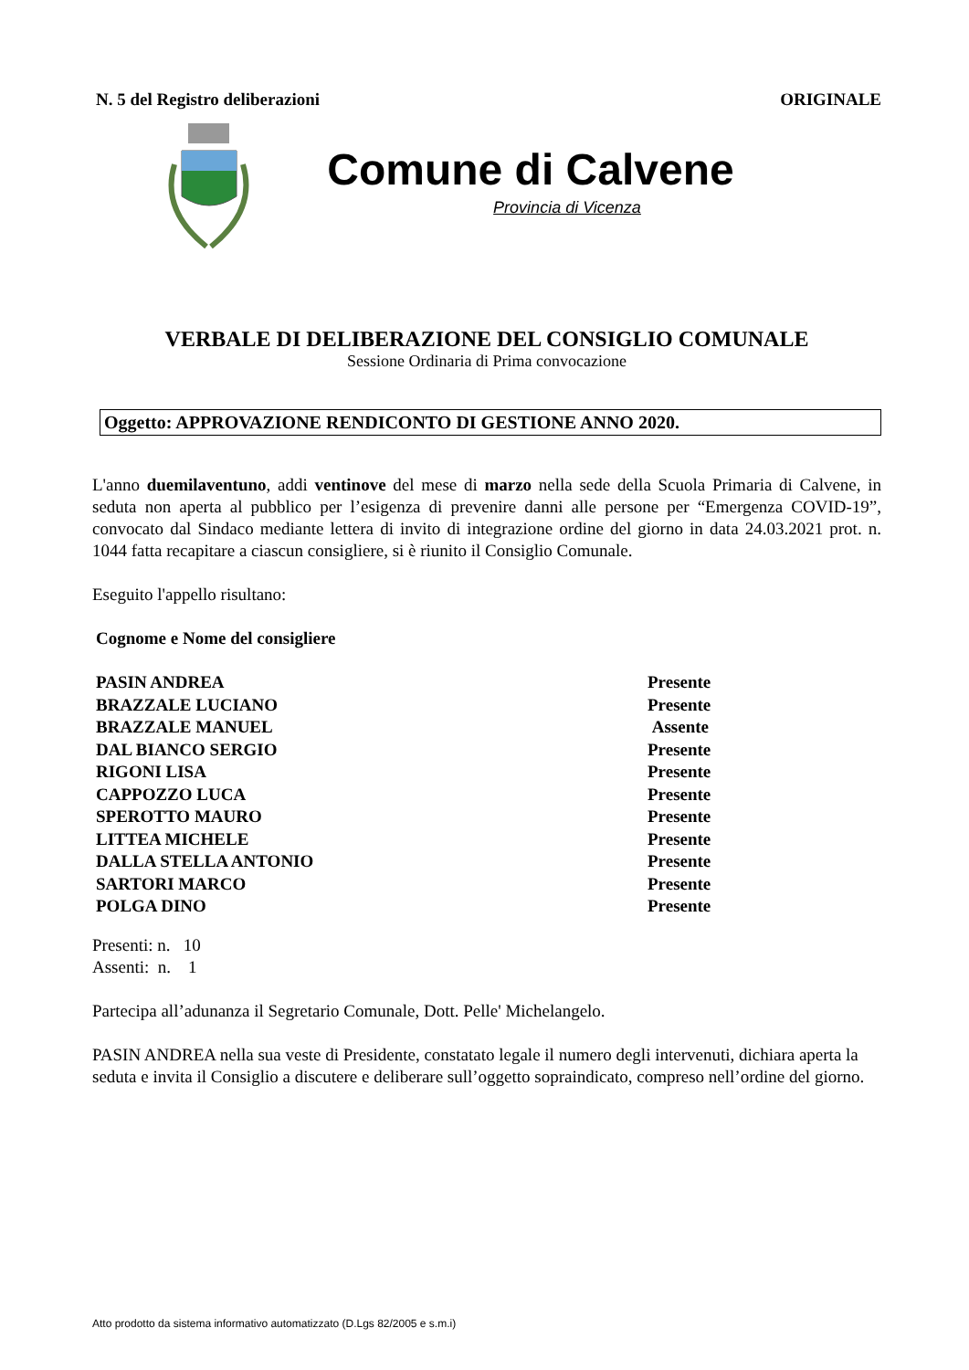N. 5 del Registro deliberazioni ORIGINALE
Comune di Calvene
Provincia di Vicenza
VERBALE DI DELIBERAZIONE DEL CONSIGLIO COMUNALE
Sessione Ordinaria di Prima convocazione
Oggetto: APPROVAZIONE RENDICONTO DI GESTIONE ANNO 2020.
L'anno duemilaventuno, addi ventinove del mese di marzo nella sede della Scuola Primaria di Calvene, in seduta non aperta al pubblico per l’esigenza di prevenire danni alle persone per “Emergenza COVID-19”, convocato dal Sindaco mediante lettera di invito di integrazione ordine del giorno in data 24.03.2021 prot. n. 1044 fatta recapitare a ciascun consigliere, si è riunito il Consiglio Comunale.
Eseguito l'appello risultano:
Cognome e Nome del consigliere
| PASIN ANDREA | Presente |
| BRAZZALE LUCIANO | Presente |
| BRAZZALE MANUEL | Assente |
| DAL BIANCO SERGIO | Presente |
| RIGONI LISA | Presente |
| CAPPOZZO LUCA | Presente |
| SPEROTTO MAURO | Presente |
| LITTEA MICHELE | Presente |
| DALLA STELLA ANTONIO | Presente |
| SARTORI MARCO | Presente |
| POLGA DINO | Presente |
Presenti: n. 10
Assenti: n. 1
Partecipa all’adunanza il Segretario Comunale, Dott. Pelle' Michelangelo.
PASIN ANDREA nella sua veste di Presidente, constatato legale il numero degli intervenuti, dichiara aperta la seduta e invita il Consiglio a discutere e deliberare sull’oggetto sopraindicato, compreso nell’ordine del giorno.
Atto prodotto da sistema informativo automatizzato (D.Lgs 82/2005 e s.m.i)